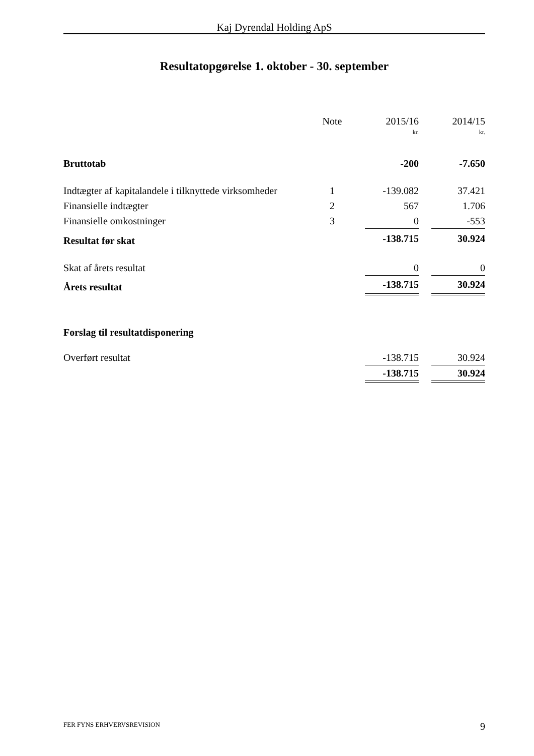Kaj Dyrendal Holding ApS
Resultatopgørelse 1. oktober - 30. september
| | Note | | 2015/16 | | 2014/15 |
| | | | kr. | | kr. |
| Bruttotab | | | -200 | | -7.650 |
| Indtægter af kapitalandele i tilknyttede virksomheder | 1 | | -139.082 | | 37.421 |
| Finansielle indtægter | 2 | | 567 | | 1.706 |
| Finansielle omkostninger | 3 | | 0 | | -553 |
| Resultat før skat | | | -138.715 | | 30.924 |
| Skat af årets resultat | | | 0 | | 0 |
| Årets resultat | | | -138.715 | | 30.924 |
| Forslag til resultatdisponering | | | | | |
| Overført resultat | | | -138.715 | | 30.924 |
| | | | -138.715 | | 30.924 |
FER FYNS ERHVERVSREVISION 9